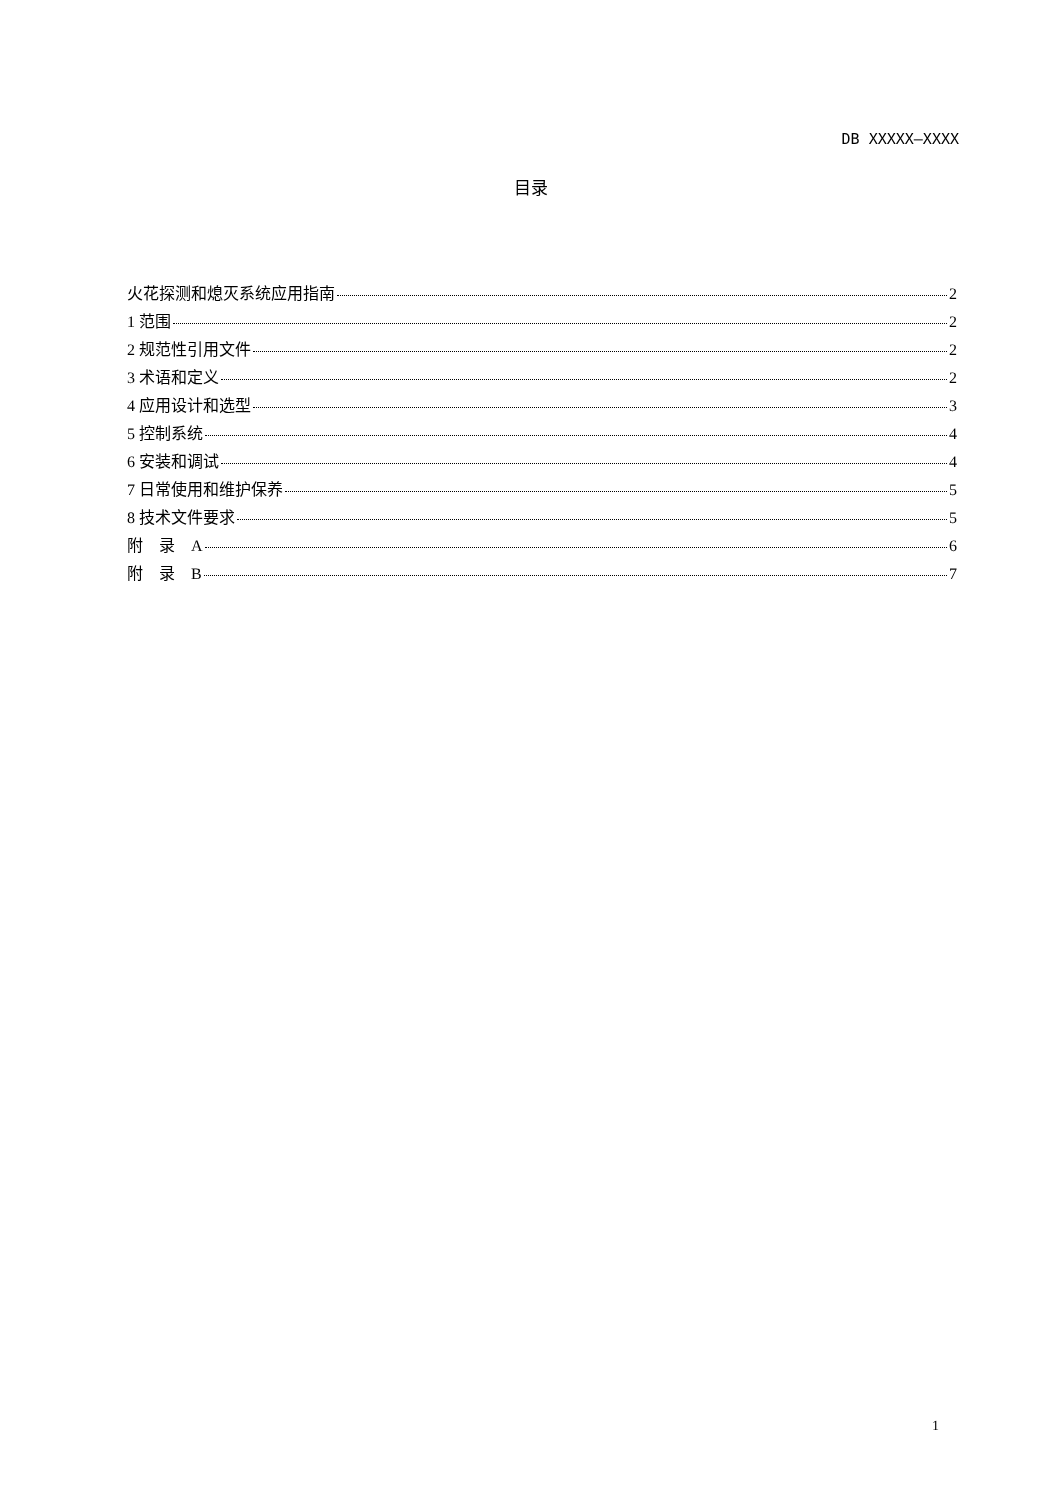DB XXXXX—XXXX
目录
火花探测和熄灭系统应用指南 2
1 范围 2
2 规范性引用文件 2
3 术语和定义 2
4 应用设计和选型 3
5 控制系统 4
6 安装和调试 4
7 日常使用和维护保养 5
8 技术文件要求 5
附　录　A 6
附　录　B 7
1